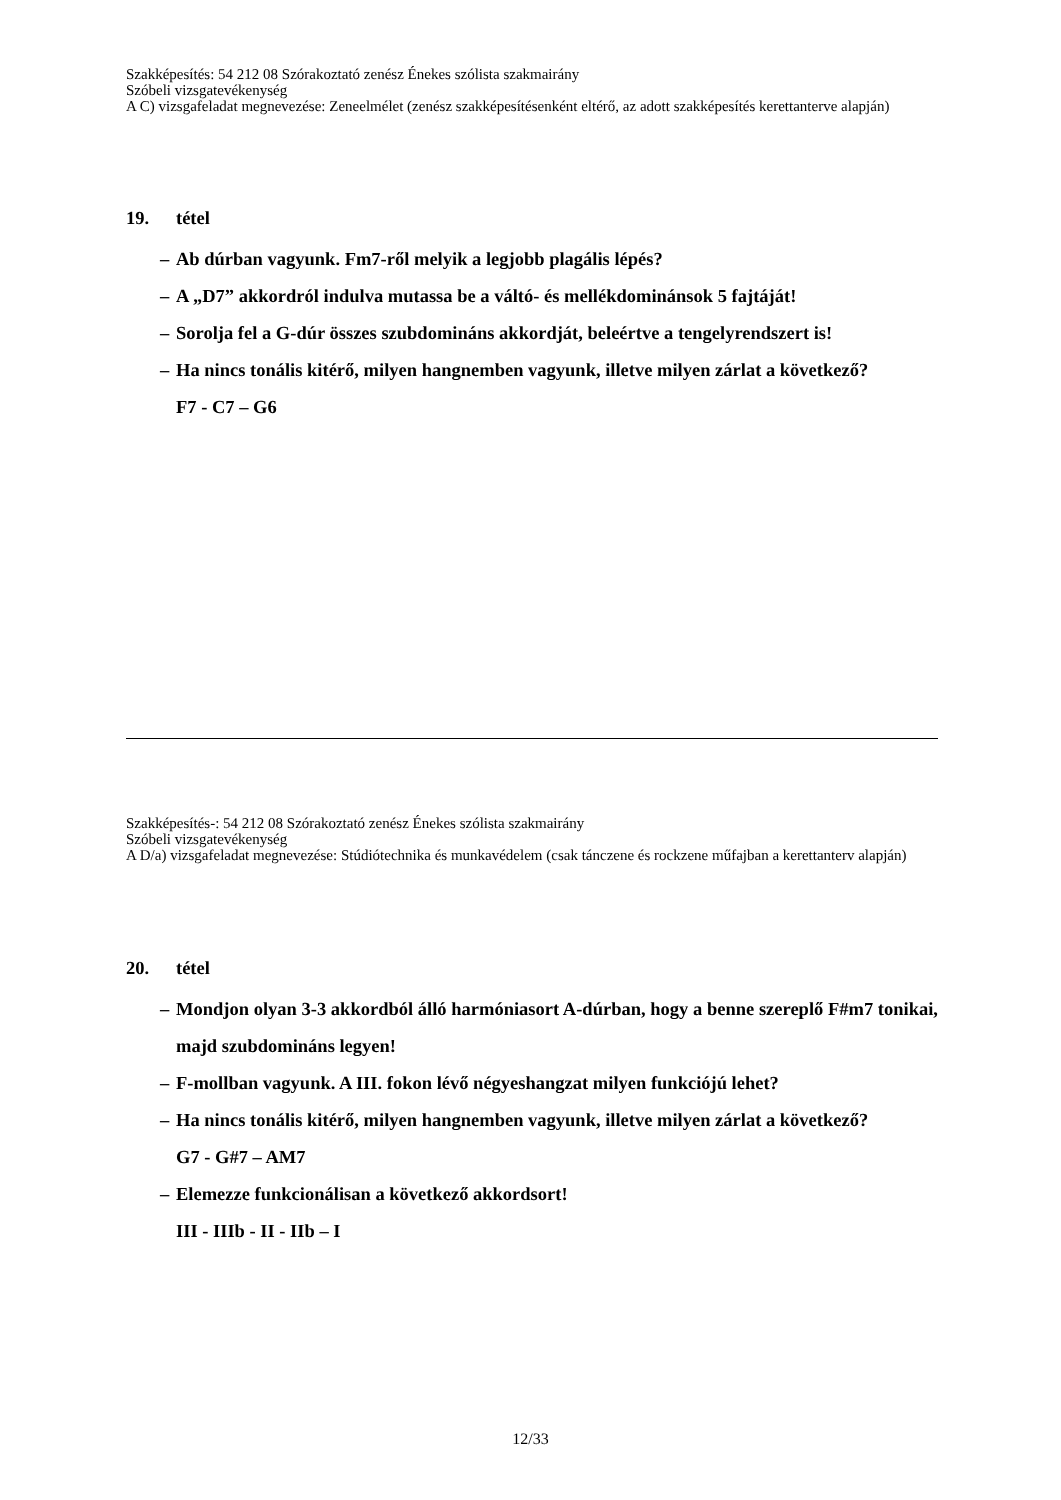Szakképesítés: 54 212 08 Szórakoztató zenész Énekes szólista szakmairány
Szóbeli vizsgatevékenység
A C) vizsgafeladat megnevezése: Zeneelmélet (zenész szakképesítésenként eltérő, az adott szakképesítés kerettanterve alapján)
19. tétel
– Ab dúrban vagyunk. Fm7-ről melyik a legjobb plagális lépés?
– A „D7” akkordról indulva mutassa be a váltó- és mellékdominánsok 5 fajtáját!
– Sorolja fel a G-dúr összes szubdomináns akkordját, beleértve a tengelyrendszert is!
– Ha nincs tonális kitérő, milyen hangnemben vagyunk, illetve milyen zárlat a következő?
F7 - C7 – G6
Szakképesítés-: 54 212 08 Szórakoztató zenész Énekes szólista szakmairány
Szóbeli vizsgatevékenység
A D/a) vizsgafeladat megnevezése: Stúdiótechnika és munkavédelem (csak tánczene és rockzene műfajban a kerettanterv alapján)
20. tétel
– Mondjon olyan 3-3 akkordból álló harmóniasort A-dúrban, hogy a benne szereplő F#m7 tonikai, majd szubdomináns legyen!
– F-mollban vagyunk. A III. fokon lévő négyeshangzat milyen funkciójú lehet?
– Ha nincs tonális kitérő, milyen hangnemben vagyunk, illetve milyen zárlat a következő?
G7 - G#7 – AM7
– Elemezze funkcionálisan a következő akkordsort!
III - IIIb - II - IIb – I
12/33